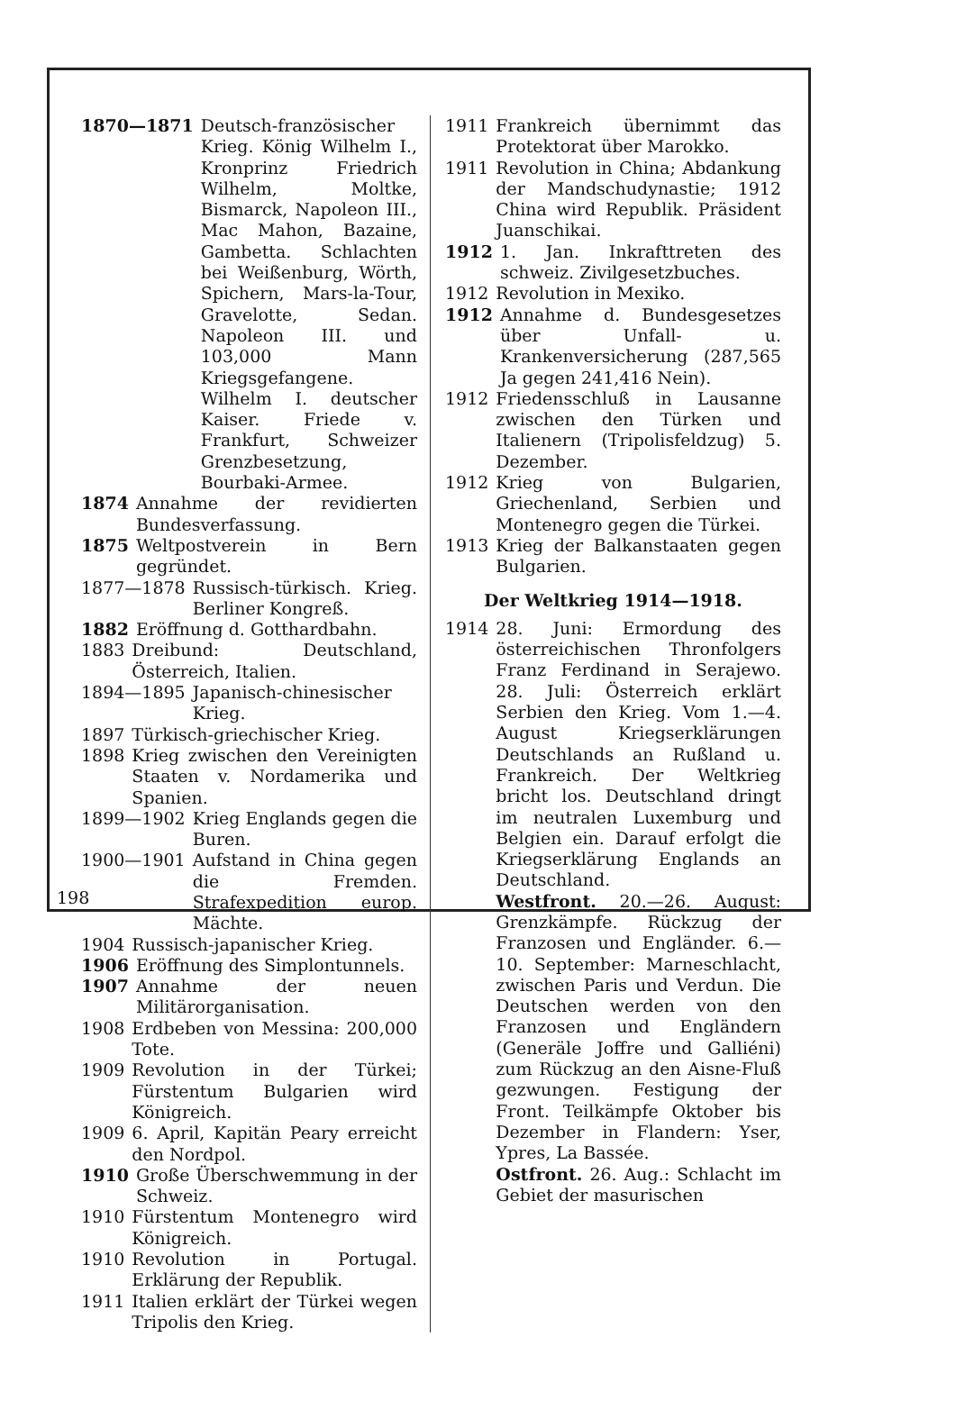1870—1871 Deutsch-französischer Krieg. König Wilhelm I., Kronprinz Friedrich Wilhelm, Moltke, Bismarck, Napoleon III., Mac Mahon, Bazaine, Gambetta. Schlachten bei Weißenburg, Wörth, Spichern, Mars-la-Tour, Gravelotte, Sedan. Napoleon III. und 103,000 Mann Kriegsgefangene. Wilhelm I. deutscher Kaiser. Friede v. Frankfurt, Schweizer Grenzbesetzung, Bourbaki-Armee.
1874 Annahme der revidierten Bundesverfassung.
1875 Weltpostverein in Bern gegründet.
1877—1878 Russisch-türkisch. Krieg. Berliner Kongreß.
1882 Eröffnung d. Gotthardbahn.
1883 Dreibund: Deutschland, Österreich, Italien.
1894—1895 Japanisch-chinesischer Krieg.
1897 Türkisch-griechischer Krieg.
1898 Krieg zwischen den Vereinigten Staaten v. Nordamerika und Spanien.
1899—1902 Krieg Englands gegen die Buren.
1900—1901 Aufstand in China gegen die Fremden. Strafexpedition europ. Mächte.
1904 Russisch-japanischer Krieg.
1906 Eröffnung des Simplontunnels.
1907 Annahme der neuen Militärorganisation.
1908 Erdbeben von Messina: 200,000 Tote.
1909 Revolution in der Türkei; Fürstentum Bulgarien wird Königreich.
1909 6. April, Kapitän Peary erreicht den Nordpol.
1910 Große Überschwemmung in der Schweiz.
1910 Fürstentum Montenegro wird Königreich.
1910 Revolution in Portugal. Erklärung der Republik.
1911 Italien erklärt der Türkei wegen Tripolis den Krieg.
1911 Frankreich übernimmt das Protektorat über Marokko.
1911 Revolution in China; Abdankung der Mandschudynastie; 1912 China wird Republik. Präsident Juanschikai.
1912 1. Jan. Inkrafttreten des schweiz. Zivilgesetzbuches.
1912 Revolution in Mexiko.
1912 Annahme d. Bundesgesetzes über Unfall- u. Krankenversicherung (287,565 Ja gegen 241,416 Nein).
1912 Friedensschluß in Lausanne zwischen den Türken und Italienern (Tripolisfeldzug) 5. Dezember.
1912 Krieg von Bulgarien, Griechenland, Serbien und Montenegro gegen die Türkei.
1913 Krieg der Balkanstaaten gegen Bulgarien.
Der Weltkrieg 1914—1918.
1914 28. Juni: Ermordung des österreichischen Thronfolgers Franz Ferdinand in Serajewo. 28. Juli: Österreich erklärt Serbien den Krieg. Vom 1.—4. August Kriegserklärungen Deutschlands an Rußland u. Frankreich. Der Weltkrieg bricht los. Deutschland dringt im neutralen Luxemburg und Belgien ein. Darauf erfolgt die Kriegserklärung Englands an Deutschland.
Westfront. 20.—26. August: Grenzkämpfe. Rückzug der Franzosen und Engländer. 6.—10. September: Marneschlacht, zwischen Paris und Verdun. Die Deutschen werden von den Franzosen und Engländern (Generäle Joffre und Galliéni) zum Rückzug an den Aisne-Fluß gezwungen. Festigung der Front. Teilkämpfe Oktober bis Dezember in Flandern: Yser, Ypres, La Bassée.
Ostfront. 26. Aug.: Schlacht im Gebiet der masurischen
198